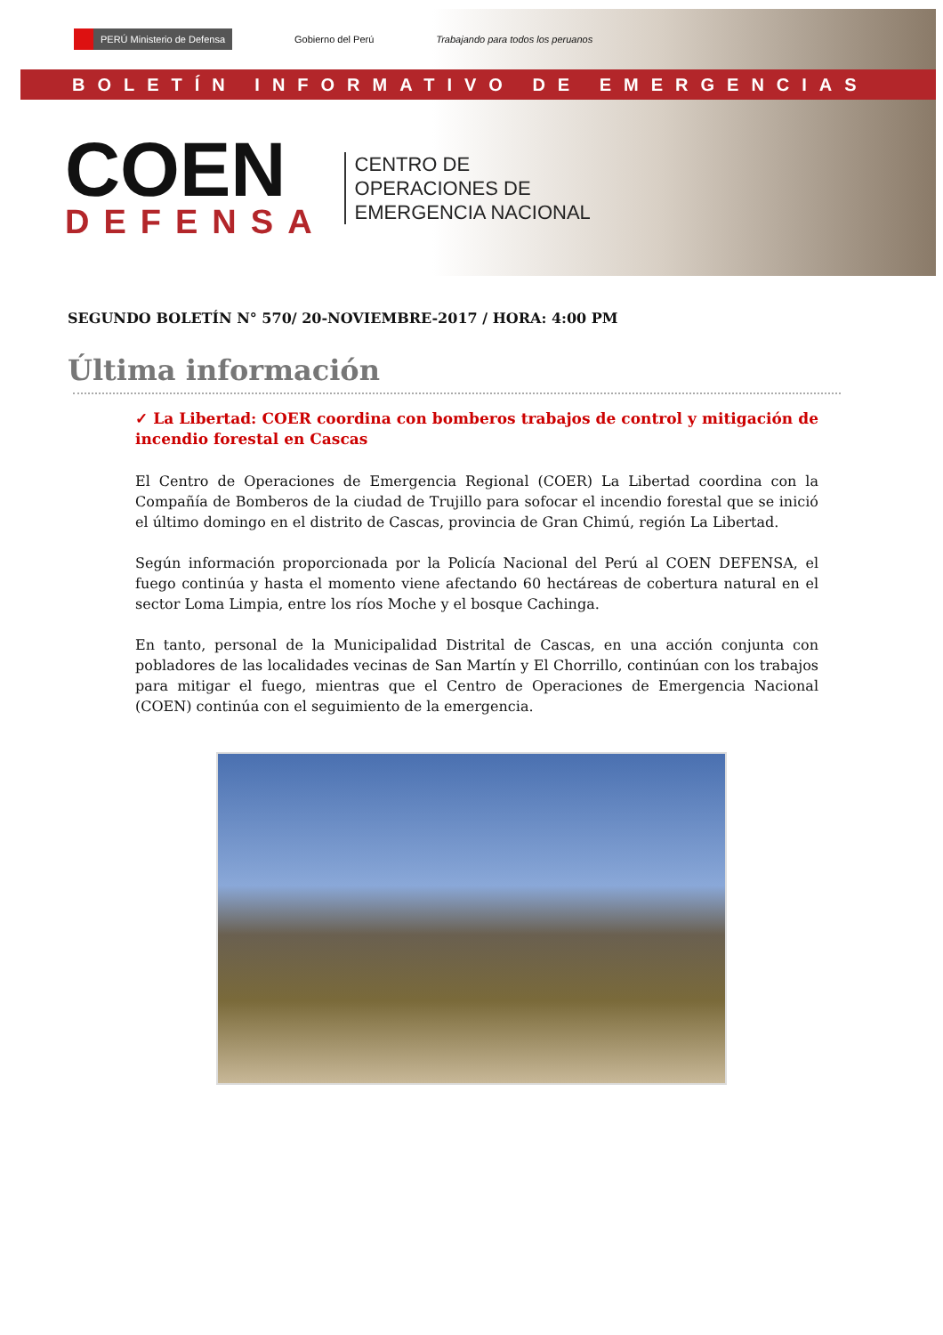PERÚ Ministerio de Defensa Gobierno del Perú Trabajando para todos los peruanos
BOLETÍN INFORMATIVO DE EMERGENCIAS
COEN
DEFENSA
CENTRO DE
OPERACIONES DE
EMERGENCIA NACIONAL
SEGUNDO BOLETÍN N° 570/ 20-NOVIEMBRE-2017 / HORA: 4:00 PM
Última información
✓ La Libertad: COER coordina con bomberos trabajos de control y mitigación de incendio forestal en Cascas
El Centro de Operaciones de Emergencia Regional (COER) La Libertad coordina con la Compañía de Bomberos de la ciudad de Trujillo para sofocar el incendio forestal que se inició el último domingo en el distrito de Cascas, provincia de Gran Chimú, región La Libertad.
Según información proporcionada por la Policía Nacional del Perú al COEN DEFENSA, el fuego continúa y hasta el momento viene afectando 60 hectáreas de cobertura natural en el sector Loma Limpia, entre los ríos Moche y el bosque Cachinga.
En tanto, personal de la Municipalidad Distrital de Cascas, en una acción conjunta con pobladores de las localidades vecinas de San Martín y El Chorrillo, continúan con los trabajos para mitigar el fuego, mientras que el Centro de Operaciones de Emergencia Nacional (COEN) continúa con el seguimiento de la emergencia.